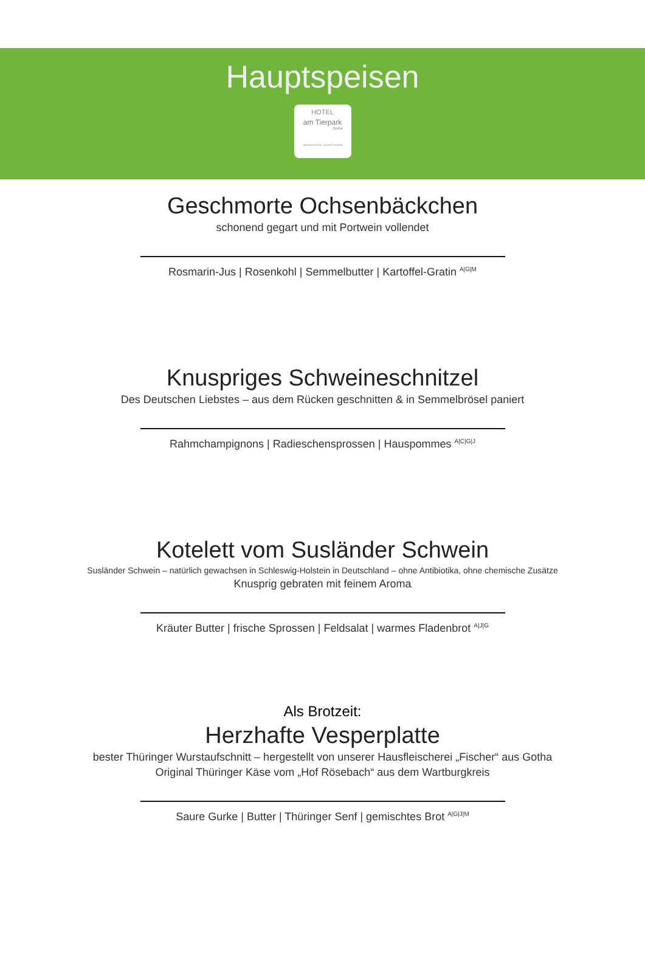Hauptspeisen
HOTEL
am Tierpark
Gotha
ÜBERNACHTEN | TAGEN | FEIERN
Geschmorte Ochsenbäckchen
schonend gegart und mit Portwein vollendet
Rosmarin-Jus | Rosenkohl | Semmelbutter | Kartoffel-Gratin <sup>A|G|M</sup>
Knuspriges Schweineschnitzel
Des Deutschen Liebstes – aus dem Rücken geschnitten & in Semmelbrösel paniert
Rahmchampignons | Radieschensprossen | Hauspommes <sup>A|C|G|J</sup>
Kotelett vom Susländer Schwein
Susländer Schwein – natürlich gewachsen in Schleswig-Holstein in Deutschland – ohne Antibiotika, ohne chemische Zusätze
Knusprig gebraten mit feinem Aroma
Kräuter Butter | frische Sprossen | Feldsalat | warmes Fladenbrot <sup>A|J|G</sup>
Als Brotzeit:
Herzhafte Vesperplatte
bester Thüringer Wurstaufschnitt – hergestellt von unserer Hausfleischerei „Fischer“ aus Gotha
Original Thüringer Käse vom „Hof Rösebach“ aus dem Wartburgkreis
Saure Gurke | Butter | Thüringer Senf | gemischtes Brot <sup>A|G|J|M</sup>